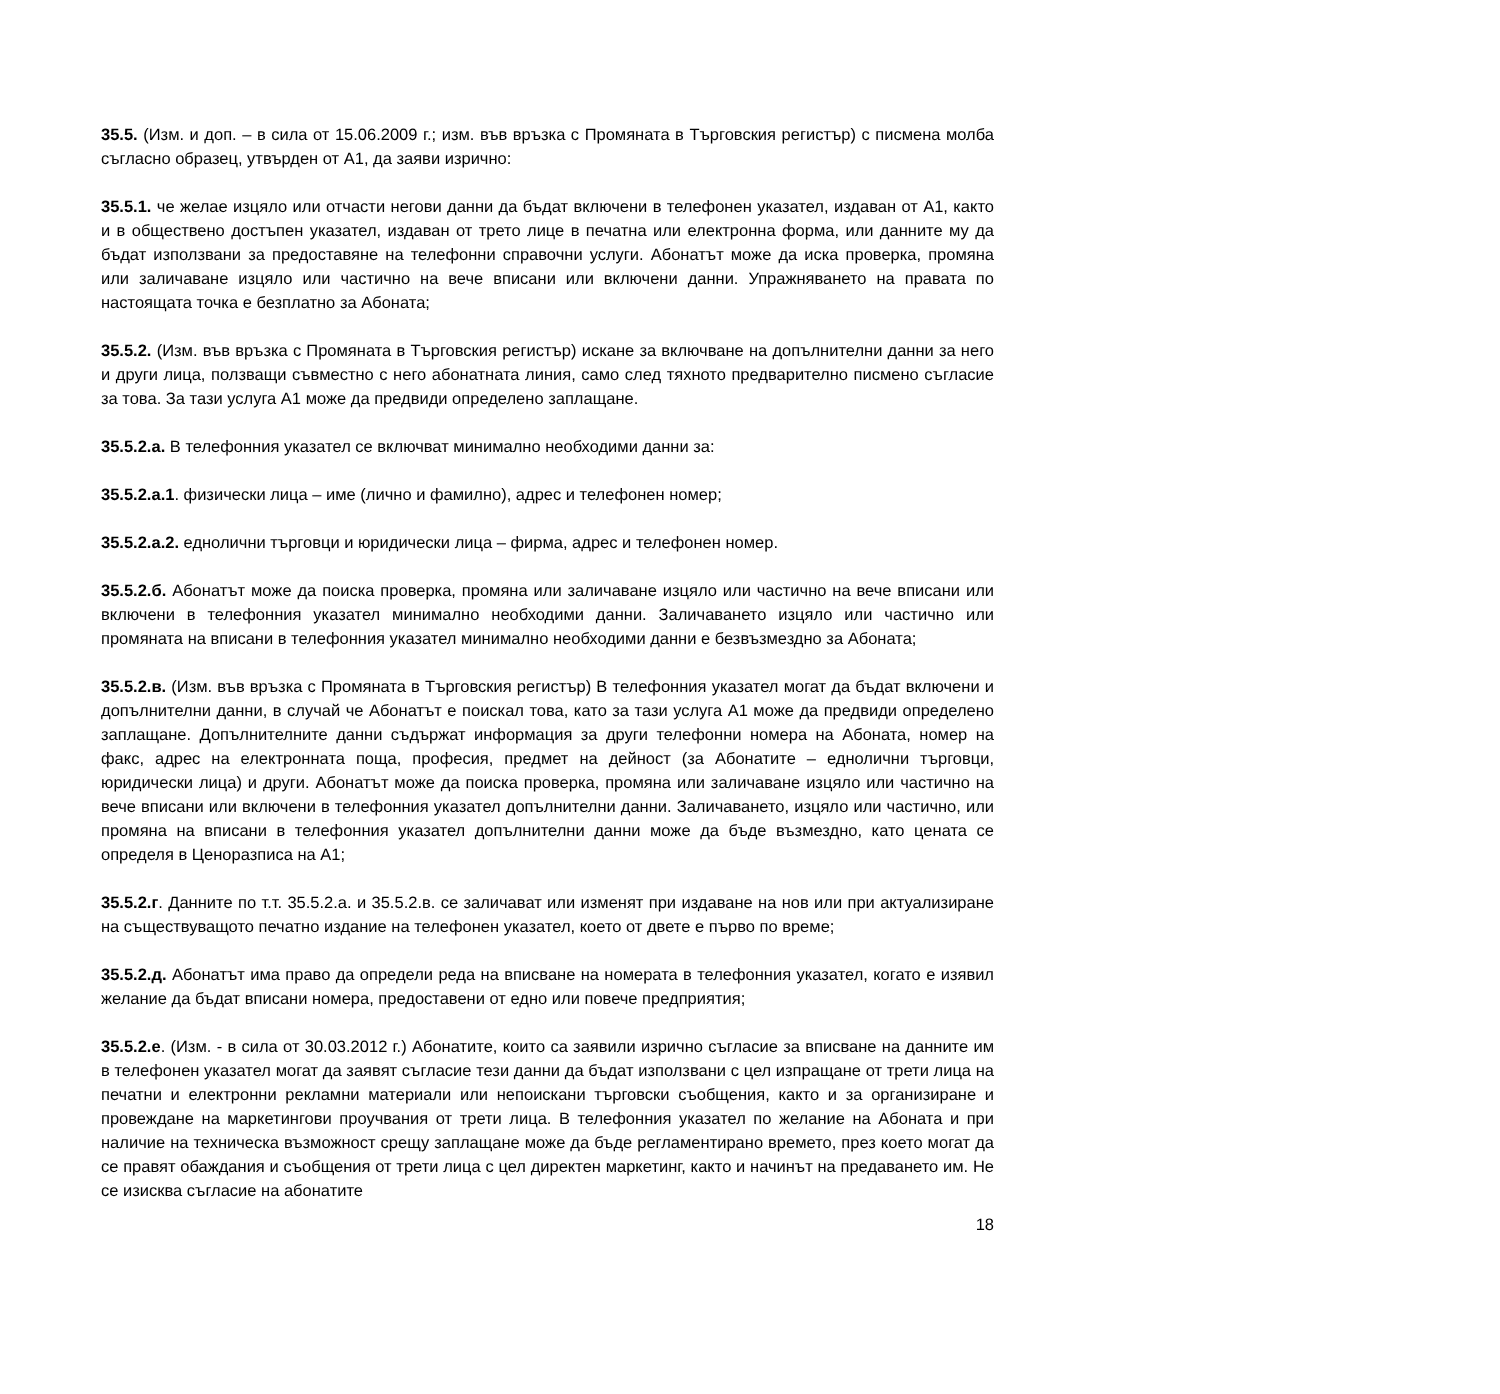35.5. (Изм. и доп. – в сила от 15.06.2009 г.; изм. във връзка с Промяната в Търговския регистър) с писмена молба съгласно образец, утвърден от А1, да заяви изрично:
35.5.1. че желае изцяло или отчасти негови данни да бъдат включени в телефонен указател, издаван от А1, както и в обществено достъпен указател, издаван от трето лице в печатна или електронна форма, или данните му да бъдат използвани за предоставяне на телефонни справочни услуги. Абонатът може да иска проверка, промяна или заличаване изцяло или частично на вече вписани или включени данни. Упражняването на правата по настоящата точка е безплатно за Абоната;
35.5.2. (Изм. във връзка с Промяната в Търговския регистър) искане за включване на допълнителни данни за него и други лица, ползващи съвместно с него абонатната линия, само след тяхното предварително писмено съгласие за това. За тази услуга А1 може да предвиди определено заплащане.
35.5.2.а. В телефонния указател се включват минимално необходими данни за:
35.5.2.а.1. физически лица – име (лично и фамилно), адрес и телефонен номер;
35.5.2.а.2. еднолични търговци и юридически лица – фирма, адрес и телефонен номер.
35.5.2.б. Абонатът може да поиска проверка, промяна или заличаване изцяло или частично на вече вписани или включени в телефонния указател минимално необходими данни. Заличаването изцяло или частично или промяната на вписани в телефонния указател минимално необходими данни е безвъзмездно за Абоната;
35.5.2.в. (Изм. във връзка с Промяната в Търговския регистър) В телефонния указател могат да бъдат включени и допълнителни данни, в случай че Абонатът е поискал това, като за тази услуга А1 може да предвиди определено заплащане. Допълнителните данни съдържат информация за други телефонни номера на Абоната, номер на факс, адрес на електронната поща, професия, предмет на дейност (за Абонатите – еднолични търговци, юридически лица) и други. Абонатът може да поиска проверка, промяна или заличаване изцяло или частично на вече вписани или включени в телефонния указател допълнителни данни. Заличаването, изцяло или частично, или промяна на вписани в телефонния указател допълнителни данни може да бъде възмездно, като цената се определя в Ценоразписа на А1;
35.5.2.г. Данните по т.т. 35.5.2.а. и 35.5.2.в. се заличават или изменят при издаване на нов или при актуализиране на съществуващото печатно издание на телефонен указател, което от двете е първо по време;
35.5.2.д. Абонатът има право да определи реда на вписване на номерата в телефонния указател, когато е изявил желание да бъдат вписани номера, предоставени от едно или повече предприятия;
35.5.2.е. (Изм. - в сила от 30.03.2012 г.) Абонатите, които са заявили изрично съгласие за вписване на данните им в телефонен указател могат да заявят съгласие тези данни да бъдат използвани с цел изпращане от трети лица на печатни и електронни рекламни материали или непоискани търговски съобщения, както и за организиране и провеждане на маркетингови проучвания от трети лица. В телефонния указател по желание на Абоната и при наличие на техническа възможност срещу заплащане може да бъде регламентирано времето, през което могат да се правят обаждания и съобщения от трети лица с цел директен маркетинг, както и начинът на предаването им. Не се изисква съгласие на абонатите
18